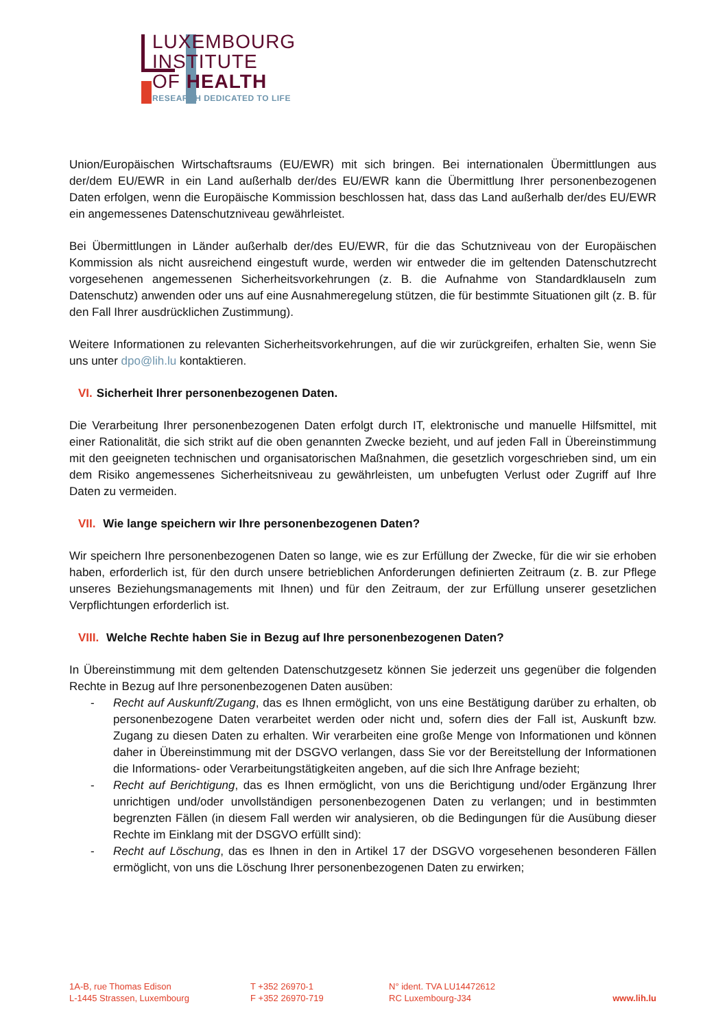LUXEMBOURG
INSTITUTE
OF HEALTH
RESEARCH DEDICATED TO LIFE
Union/Europäischen Wirtschaftsraums (EU/EWR) mit sich bringen. Bei internationalen Übermittlungen aus der/dem EU/EWR in ein Land außerhalb der/des EU/EWR kann die Übermittlung Ihrer personenbezogenen Daten erfolgen, wenn die Europäische Kommission beschlossen hat, dass das Land außerhalb der/des EU/EWR ein angemessenes Datenschutzniveau gewährleistet.
Bei Übermittlungen in Länder außerhalb der/des EU/EWR, für die das Schutzniveau von der Europäischen Kommission als nicht ausreichend eingestuft wurde, werden wir entweder die im geltenden Datenschutzrecht vorgesehenen angemessenen Sicherheitsvorkehrungen (z. B. die Aufnahme von Standardklauseln zum Datenschutz) anwenden oder uns auf eine Ausnahmeregelung stützen, die für bestimmte Situationen gilt (z. B. für den Fall Ihrer ausdrücklichen Zustimmung).
Weitere Informationen zu relevanten Sicherheitsvorkehrungen, auf die wir zurückgreifen, erhalten Sie, wenn Sie uns unter dpo@lih.lu kontaktieren.
VI. Sicherheit Ihrer personenbezogenen Daten.
Die Verarbeitung Ihrer personenbezogenen Daten erfolgt durch IT, elektronische und manuelle Hilfsmittel, mit einer Rationalität, die sich strikt auf die oben genannten Zwecke bezieht, und auf jeden Fall in Übereinstimmung mit den geeigneten technischen und organisatorischen Maßnahmen, die gesetzlich vorgeschrieben sind, um ein dem Risiko angemessenes Sicherheitsniveau zu gewährleisten, um unbefugten Verlust oder Zugriff auf Ihre Daten zu vermeiden.
VII. Wie lange speichern wir Ihre personenbezogenen Daten?
Wir speichern Ihre personenbezogenen Daten so lange, wie es zur Erfüllung der Zwecke, für die wir sie erhoben haben, erforderlich ist, für den durch unsere betrieblichen Anforderungen definierten Zeitraum (z. B. zur Pflege unseres Beziehungsmanagements mit Ihnen) und für den Zeitraum, der zur Erfüllung unserer gesetzlichen Verpflichtungen erforderlich ist.
VIII. Welche Rechte haben Sie in Bezug auf Ihre personenbezogenen Daten?
In Übereinstimmung mit dem geltenden Datenschutzgesetz können Sie jederzeit uns gegenüber die folgenden Rechte in Bezug auf Ihre personenbezogenen Daten ausüben:
- Recht auf Auskunft/Zugang, das es Ihnen ermöglicht, von uns eine Bestätigung darüber zu erhalten, ob personenbezogene Daten verarbeitet werden oder nicht und, sofern dies der Fall ist, Auskunft bzw. Zugang zu diesen Daten zu erhalten. Wir verarbeiten eine große Menge von Informationen und können daher in Übereinstimmung mit der DSGVO verlangen, dass Sie vor der Bereitstellung der Informationen die Informations- oder Verarbeitungstätigkeiten angeben, auf die sich Ihre Anfrage bezieht;
- Recht auf Berichtigung, das es Ihnen ermöglicht, von uns die Berichtigung und/oder Ergänzung Ihrer unrichtigen und/oder unvollständigen personenbezogenen Daten zu verlangen; und in bestimmten begrenzten Fällen (in diesem Fall werden wir analysieren, ob die Bedingungen für die Ausübung dieser Rechte im Einklang mit der DSGVO erfüllt sind):
- Recht auf Löschung, das es Ihnen in den in Artikel 17 der DSGVO vorgesehenen besonderen Fällen ermöglicht, von uns die Löschung Ihrer personenbezogenen Daten zu erwirken;
1A-B, rue Thomas Edison
L-1445 Strassen, Luxembourg
T +352 26970-1
F +352 26970-719
N° ident. TVA LU14472612
RC Luxembourg-J34
www.lih.lu